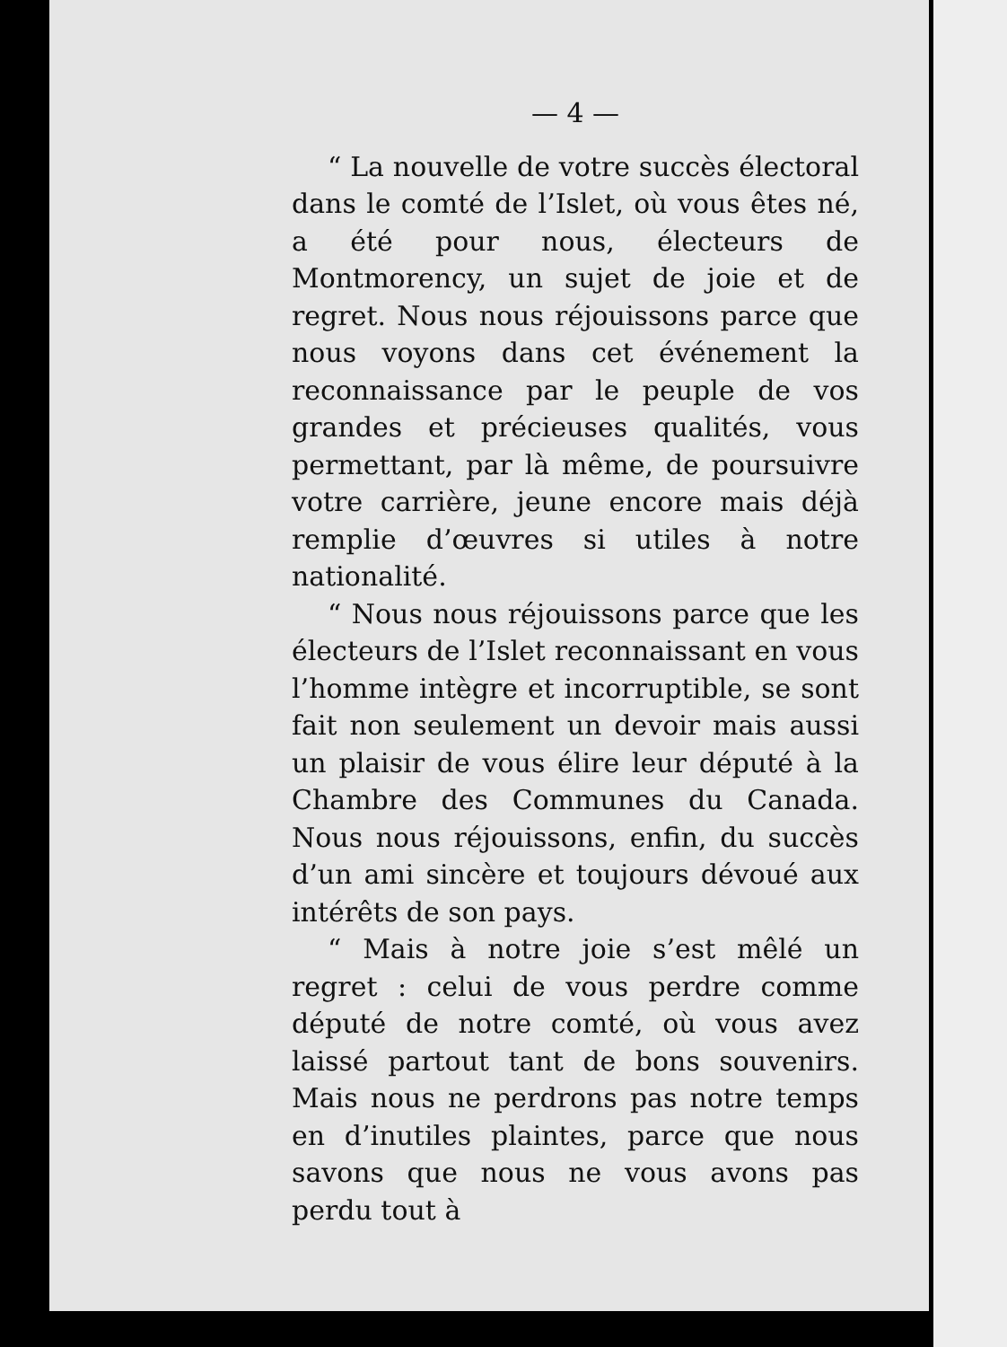— 4 —
“ La nouvelle de votre succès électoral dans le comté de l’Islet, où vous êtes né, a été pour nous, électeurs de Montmorency, un sujet de joie et de regret. Nous nous réjouissons parce que nous voyons dans cet événement la reconnaissance par le peuple de vos grandes et précieuses qualités, vous permettant, par là même, de poursuivre votre carrière, jeune encore mais déjà remplie d’œuvres si utiles à notre nationalité.
“ Nous nous réjouissons parce que les électeurs de l’Islet reconnaissant en vous l’homme intègre et incorruptible, se sont fait non seulement un devoir mais aussi un plaisir de vous élire leur député à la Chambre des Communes du Canada. Nous nous réjouissons, enfin, du succès d’un ami sincère et toujours dévoué aux intérêts de son pays.
“ Mais à notre joie s’est mêlé un regret : celui de vous perdre comme député de notre comté, où vous avez laissé partout tant de bons souvenirs. Mais nous ne perdrons pas notre temps en d’inutiles plaintes, parce que nous savons que nous ne vous avons pas perdu tout à